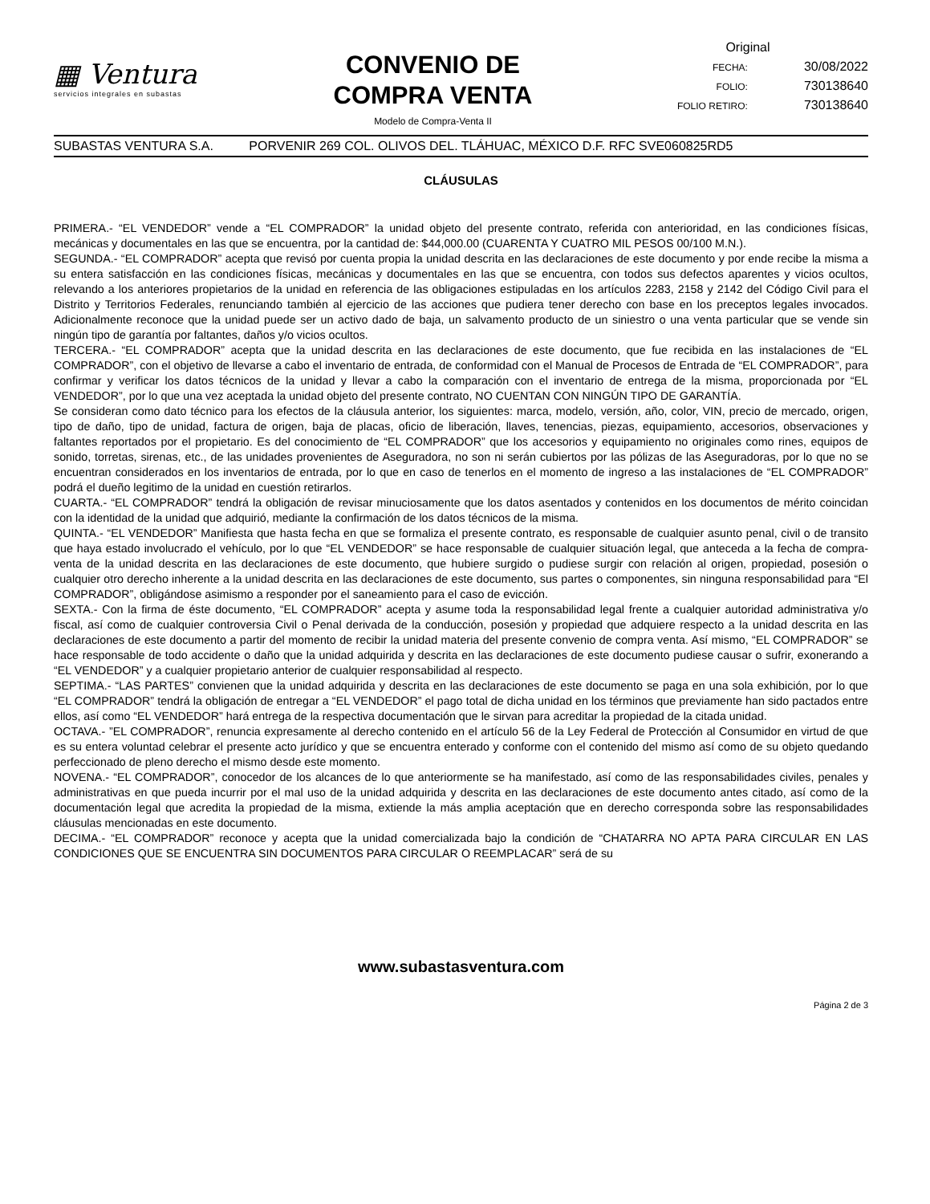▦ Ventura
servicios integrales en subastas
CONVENIO DE
COMPRA VENTA
Modelo de Compra-Venta II
Original
FECHA: 30/08/2022
FOLIO: 730138640
FOLIO RETIRO: 730138640
SUBASTAS VENTURA S.A. PORVENIR 269 COL. OLIVOS DEL. TLÁHUAC, MÉXICO D.F. RFC SVE060825RD5
CLÁUSULAS
PRIMERA.- “EL VENDEDOR” vende a “EL COMPRADOR” la unidad objeto del presente contrato, referida con anterioridad, en las condiciones físicas, mecánicas y documentales en las que se encuentra, por la cantidad de: $44,000.00 (CUARENTA Y CUATRO MIL PESOS 00/100 M.N.).
SEGUNDA.- “EL COMPRADOR” acepta que revisó por cuenta propia la unidad descrita en las declaraciones de este documento y por ende recibe la misma a su entera satisfacción en las condiciones físicas, mecánicas y documentales en las que se encuentra, con todos sus defectos aparentes y vicios ocultos, relevando a los anteriores propietarios de la unidad en referencia de las obligaciones estipuladas en los artículos 2283, 2158 y 2142 del Código Civil para el Distrito y Territorios Federales, renunciando también al ejercicio de las acciones que pudiera tener derecho con base en los preceptos legales invocados. Adicionalmente reconoce que la unidad puede ser un activo dado de baja, un salvamento producto de un siniestro o una venta particular que se vende sin ningún tipo de garantía por faltantes, daños y/o vicios ocultos.
TERCERA.- “EL COMPRADOR” acepta que la unidad descrita en las declaraciones de este documento, que fue recibida en las instalaciones de “EL COMPRADOR”, con el objetivo de llevarse a cabo el inventario de entrada, de conformidad con el Manual de Procesos de Entrada de “EL COMPRADOR”, para confirmar y verificar los datos técnicos de la unidad y llevar a cabo la comparación con el inventario de entrega de la misma, proporcionada por “EL VENDEDOR”, por lo que una vez aceptada la unidad objeto del presente contrato, NO CUENTAN CON NINGÚN TIPO DE GARANTÍA.
Se consideran como dato técnico para los efectos de la cláusula anterior, los siguientes: marca, modelo, versión, año, color, VIN, precio de mercado, origen, tipo de daño, tipo de unidad, factura de origen, baja de placas, oficio de liberación, llaves, tenencias, piezas, equipamiento, accesorios, observaciones y faltantes reportados por el propietario. Es del conocimiento de “EL COMPRADOR” que los accesorios y equipamiento no originales como rines, equipos de sonido, torretas, sirenas, etc., de las unidades provenientes de Aseguradora, no son ni serán cubiertos por las pólizas de las Aseguradoras, por lo que no se encuentran considerados en los inventarios de entrada, por lo que en caso de tenerlos en el momento de ingreso a las instalaciones de “EL COMPRADOR” podrá el dueño legitimo de la unidad en cuestión retirarlos.
CUARTA.- “EL COMPRADOR” tendrá la obligación de revisar minuciosamente que los datos asentados y contenidos en los documentos de mérito coincidan con la identidad de la unidad que adquirió, mediante la confirmación de los datos técnicos de la misma.
QUINTA.- “EL VENDEDOR” Manifiesta que hasta fecha en que se formaliza el presente contrato, es responsable de cualquier asunto penal, civil o de transito que haya estado involucrado el vehículo, por lo que “EL VENDEDOR” se hace responsable de cualquier situación legal, que anteceda a la fecha de compra-venta de la unidad descrita en las declaraciones de este documento, que hubiere surgido o pudiese surgir con relación al origen, propiedad, posesión o cualquier otro derecho inherente a la unidad descrita en las declaraciones de este documento, sus partes o componentes, sin ninguna responsabilidad para “El COMPRADOR”, obligándose asimismo a responder por el saneamiento para el caso de evicción.
SEXTA.- Con la firma de éste documento, “EL COMPRADOR” acepta y asume toda la responsabilidad legal frente a cualquier autoridad administrativa y/o fiscal, así como de cualquier controversia Civil o Penal derivada de la conducción, posesión y propiedad que adquiere respecto a la unidad descrita en las declaraciones de este documento a partir del momento de recibir la unidad materia del presente convenio de compra venta. Así mismo, “EL COMPRADOR” se hace responsable de todo accidente o daño que la unidad adquirida y descrita en las declaraciones de este documento pudiese causar o sufrir, exonerando a “EL VENDEDOR” y a cualquier propietario anterior de cualquier responsabilidad al respecto.
SEPTIMA.- “LAS PARTES” convienen que la unidad adquirida y descrita en las declaraciones de este documento se paga en una sola exhibición, por lo que “EL COMPRADOR” tendrá la obligación de entregar a “EL VENDEDOR” el pago total de dicha unidad en los términos que previamente han sido pactados entre ellos, así como “EL VENDEDOR” hará entrega de la respectiva documentación que le sirvan para acreditar la propiedad de la citada unidad.
OCTAVA.- ”EL COMPRADOR”, renuncia expresamente al derecho contenido en el artículo 56 de la Ley Federal de Protección al Consumidor en virtud de que es su entera voluntad celebrar el presente acto jurídico y que se encuentra enterado y conforme con el contenido del mismo así como de su objeto quedando perfeccionado de pleno derecho el mismo desde este momento.
NOVENA.- “EL COMPRADOR”, conocedor de los alcances de lo que anteriormente se ha manifestado, así como de las responsabilidades civiles, penales y administrativas en que pueda incurrir por el mal uso de la unidad adquirida y descrita en las declaraciones de este documento antes citado, así como de la documentación legal que acredita la propiedad de la misma, extiende la más amplia aceptación que en derecho corresponda sobre las responsabilidades cláusulas mencionadas en este documento.
DECIMA.- “EL COMPRADOR” reconoce y acepta que la unidad comercializada bajo la condición de “CHATARRA NO APTA PARA CIRCULAR EN LAS CONDICIONES QUE SE ENCUENTRA SIN DOCUMENTOS PARA CIRCULAR O REEMPLACAR” será de su
www.subastasventura.com
Página 2 de 3